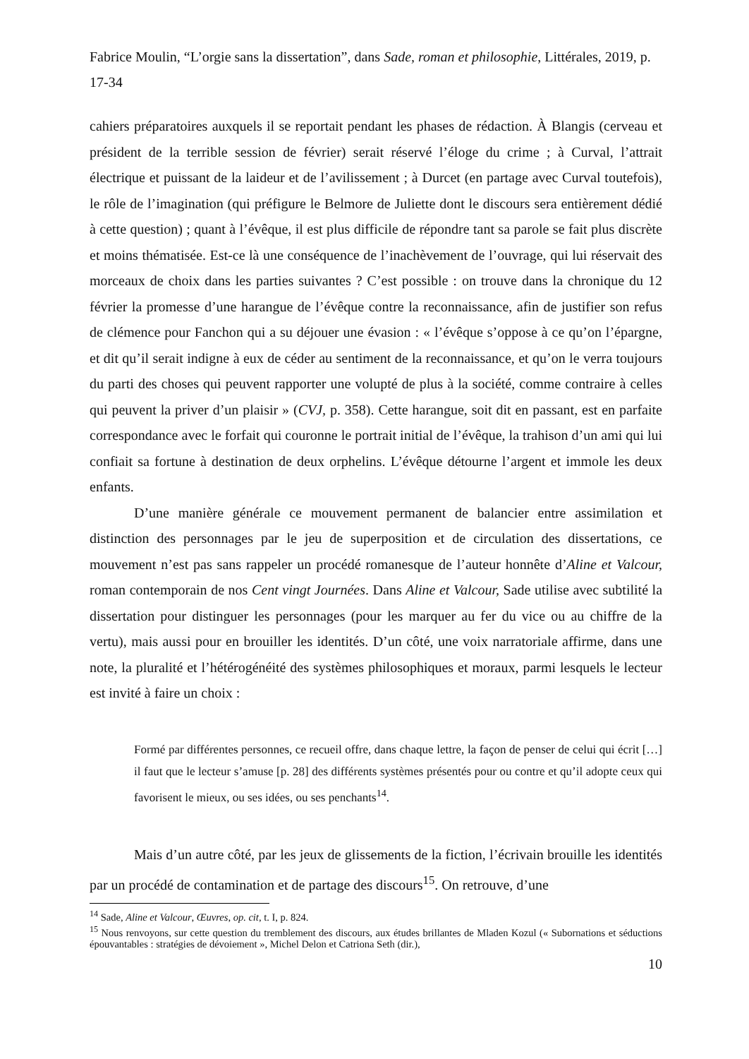Fabrice Moulin, “L’orgie sans la dissertation”, dans Sade, roman et philosophie, Littérales, 2019, p. 17-34
cahiers préparatoires auxquels il se reportait pendant les phases de rédaction. À Blangis (cerveau et président de la terrible session de février) serait réservé l’éloge du crime ; à Curval, l’attrait électrique et puissant de la laideur et de l’avilissement ; à Durcet (en partage avec Curval toutefois), le rôle de l’imagination (qui préfigure le Belmore de Juliette dont le discours sera entièrement dédié à cette question) ; quant à l’évêque, il est plus difficile de répondre tant sa parole se fait plus discrète et moins thématisée. Est-ce là une conséquence de l’inachèvement de l’ouvrage, qui lui réservait des morceaux de choix dans les parties suivantes ? C’est possible : on trouve dans la chronique du 12 février la promesse d’une harangue de l’évêque contre la reconnaissance, afin de justifier son refus de clémence pour Fanchon qui a su déjouer une évasion : « l’évêque s’oppose à ce qu’on l’épargne, et dit qu’il serait indigne à eux de céder au sentiment de la reconnaissance, et qu’on le verra toujours du parti des choses qui peuvent rapporter une volupté de plus à la société, comme contraire à celles qui peuvent la priver d’un plaisir » (CVJ, p. 358). Cette harangue, soit dit en passant, est en parfaite correspondance avec le forfait qui couronne le portrait initial de l’évêque, la trahison d’un ami qui lui confiait sa fortune à destination de deux orphelins. L’évêque détourne l’argent et immole les deux enfants.
D’une manière générale ce mouvement permanent de balancier entre assimilation et distinction des personnages par le jeu de superposition et de circulation des dissertations, ce mouvement n’est pas sans rappeler un procédé romanesque de l’auteur honnête d’Aline et Valcour, roman contemporain de nos Cent vingt Journées. Dans Aline et Valcour, Sade utilise avec subtilité la dissertation pour distinguer les personnages (pour les marquer au fer du vice ou au chiffre de la vertu), mais aussi pour en brouiller les identités. D’un côté, une voix narratoriale affirme, dans une note, la pluralité et l’hétérogénéité des systèmes philosophiques et moraux, parmi lesquels le lecteur est invité à faire un choix :
Formé par différentes personnes, ce recueil offre, dans chaque lettre, la façon de penser de celui qui écrit […] il faut que le lecteur s’amuse [p. 28] des différents systèmes présentés pour ou contre et qu’il adopte ceux qui favorisent le mieux, ou ses idées, ou ses penchants<sup>14</sup>.
Mais d’un autre côté, par les jeux de glissements de la fiction, l’écrivain brouille les identités par un procédé de contamination et de partage des discours<sup>15</sup>. On retrouve, d’une
<sup>14</sup> Sade, Aline et Valcour, Œuvres, op. cit, t. I, p. 824.
<sup>15</sup> Nous renvoyons, sur cette question du tremblement des discours, aux études brillantes de Mladen Kozul (« Subornations et séductions épouvantables : stratégies de dévoiement », Michel Delon et Catriona Seth (dir.),
10